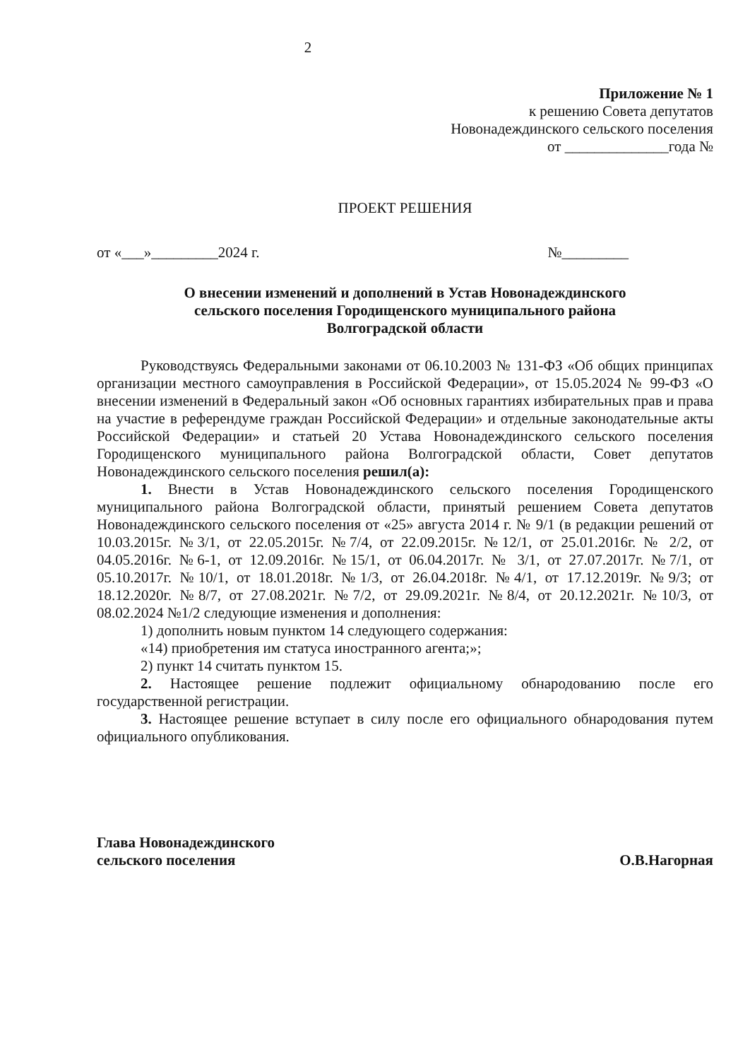2
Приложение № 1
к решению Совета депутатов
Новонадеждинского сельского поселения
от ______________года №
ПРОЕКТ РЕШЕНИЯ
от «___»_________2024 г. №_________
О внесении изменений и дополнений в Устав Новонадеждинского
сельского поселения Городищенского муниципального района
Волгоградской области
Руководствуясь Федеральными законами от 06.10.2003 № 131-ФЗ «Об общих принципах организации местного самоуправления в Российской Федерации», от 15.05.2024 № 99-ФЗ «О внесении изменений в Федеральный закон «Об основных гарантиях избирательных прав и права на участие в референдуме граждан Российской Федерации» и отдельные законодательные акты Российской Федерации» и статьей 20 Устава Новонадеждинского сельского поселения Городищенского муниципального района Волгоградской области, Совет депутатов Новонадеждинского сельского поселения решил(а):
1. Внести в Устав Новонадеждинского сельского поселения Городищенского муниципального района Волгоградской области, принятый решением Совета депутатов Новонадеждинского сельского поселения от «25» августа 2014 г. № 9/1 (в редакции решений от 10.03.2015г. №3/1, от 22.05.2015г. №7/4, от 22.09.2015г. №12/1, от 25.01.2016г. № 2/2, от 04.05.2016г. №6-1, от 12.09.2016г. №15/1, от 06.04.2017г. № 3/1, от 27.07.2017г. №7/1, от 05.10.2017г. №10/1, от 18.01.2018г. №1/3, от 26.04.2018г. №4/1, от 17.12.2019г. №9/3; от 18.12.2020г. №8/7, от 27.08.2021г. №7/2, от 29.09.2021г. №8/4, от 20.12.2021г. №10/3, от 08.02.2024 №1/2 следующие изменения и дополнения:
1) дополнить новым пунктом 14 следующего содержания:
«14) приобретения им статуса иностранного агента;»;
2) пункт 14 считать пунктом 15.
2. Настоящее решение подлежит официальному обнародованию после его государственной регистрации.
3. Настоящее решение вступает в силу после его официального обнародования путем официального опубликования.
Глава Новонадеждинского
сельского поселения О.В.Нагорная